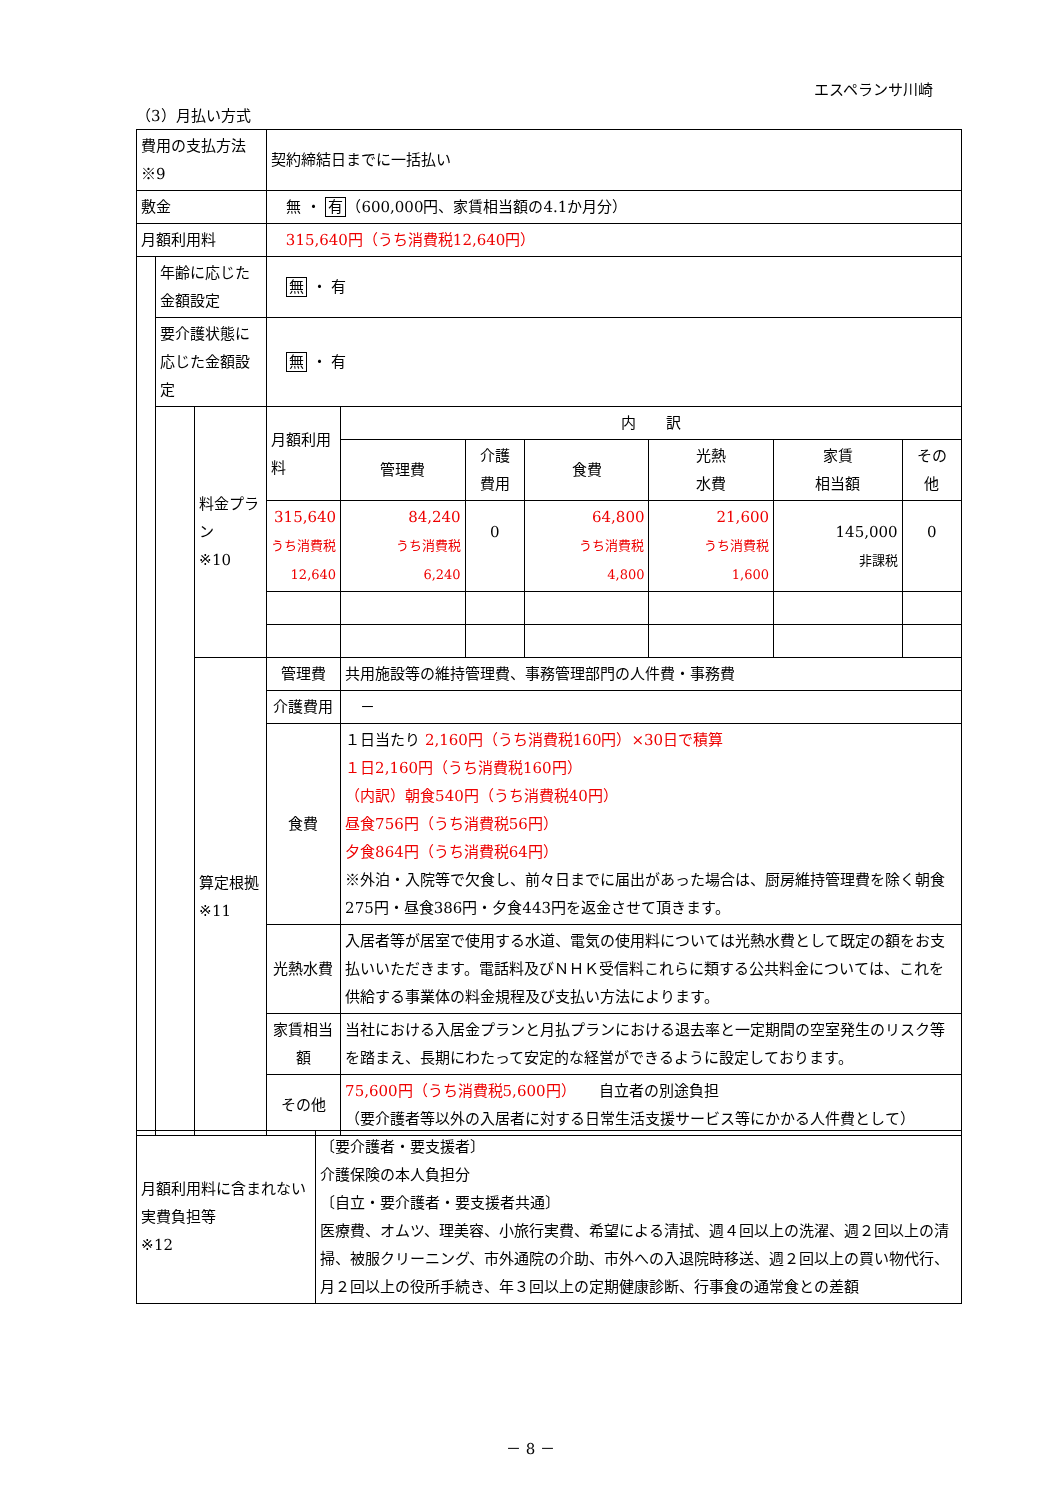エスペランサ川崎
（3）月払い方式
| 費用の支払方法※9 | | | 契約締結日までに一括払い | | | | | | |
| 敷金 | | | 無 ・ 有 （600,000円、家賃相当額の4.1か月分） | | | | | | |
| 月額利用料 | | | 315,640円（うち消費税12,640円） | | | | | | |
| | 年齢に応じた金額設定 | | 無 ・ 有 | | | | | | |
| | 要介護状態に応じた金額設定 | | 無 ・ 有 | | | | | | |
| | | 料金プラン ※10 | 月額利用料 | 内 訳 | | | | | |
| | | | | 管理費 | 介護 費用 | 食費 | 光熱 水費 | 家賃 相当額 | その 他 |
| | | | 315,640 うち消費税 12,640 | 84,240 うち消費税 6,240 | 0 | 64,800 うち消費税 4,800 | 21,600 うち消費税 1,600 | 145,000 非課税 | 0 |
| | | 算定根拠 ※11 | 管理費 | 共用施設等の維持管理費、事務管理部門の人件費・事務費 | | | | | |
| | | | 介護費用 | － | | | | | |
| | | | 食費 | １日当たり 2,160円（うち消費税160円）×30日で積算 １日2,160円（うち消費税160円） （内訳）朝食540円（うち消費税40円） 昼食756円（うち消費税56円） 夕食864円（うち消費税64円） ※外泊・入院等で欠食し、前々日までに届出があった場合は、厨房維持管理費を除く朝食275円・昼食386円・夕食443円を返金させて頂きます。 | | | | | |
| | | | 光熱水費 | 入居者等が居室で使用する水道、電気の使用料については光熱水費として既定の額をお支払いいただきます。電話料及びＮＨＫ受信料これらに類する公共料金については、これを供給する事業体の料金規程及び支払い方法によります。 | | | | | |
| | | | 家賃相当額 | 当社における入居金プランと月払プランにおける退去率と一定期間の空室発生のリスク等を踏まえ、長期にわたって安定的な経営ができるように設定しております。 | | | | | |
| | | | その他 | 75,600円（うち消費税5,600円） 自立者の別途負担 （要介護者等以外の入居者に対する日常生活支援サービス等にかかる人件費として） | | | | | |
| 月額利用料に含まれない実費負担等 ※12 | 〔要介護者・要支援者〕 介護保険の本人負担分 〔自立・要介護者・要支援者共通〕 医療費、オムツ、理美容、小旅行実費、希望による清拭、週４回以上の洗濯、週２回以上の清掃、被服クリーニング、市外通院の介助、市外への入退院時移送、週２回以上の買い物代行、月２回以上の役所手続き、年３回以上の定期健康診断、行事食の通常食との差額 |
－ 8 －